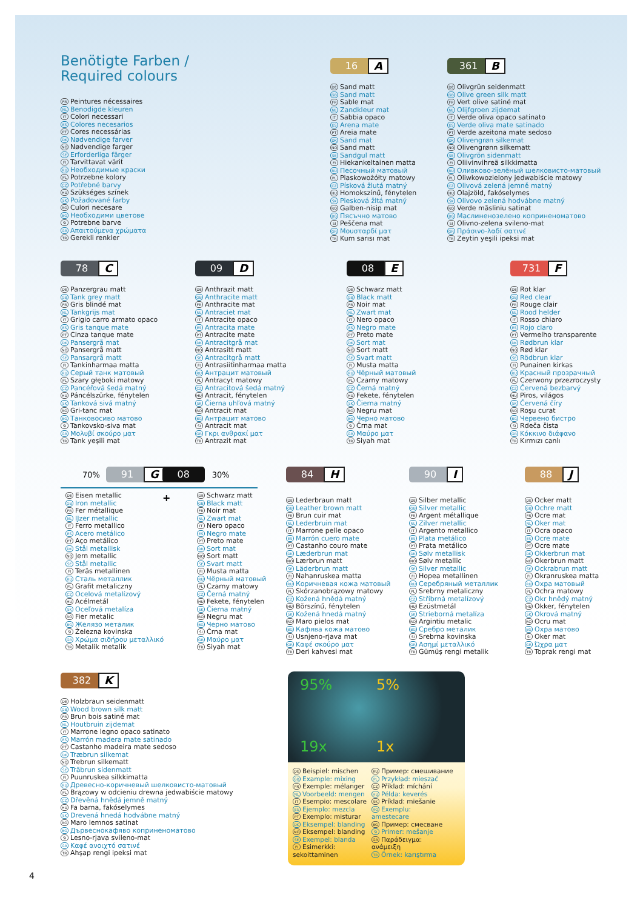Benötigte Farben /
Required colours
FR Peintures nécessaires
NL Benodigde kleuren
IT Colori necessari
ES Colores necesarios
PT Cores necessárias
DK Nødvendige farver
NO Nødvendige farger
SE Erforderliga färger
FI Tarvittavat värit
RU Необходимые краски
PL Potrzebne kolory
CZ Potřebné barvy
HU Szükséges színek
SK Požadované farby
RO Culori necesare
BG Необходими цветове
SI Potrebne barve
GR Απαιτούμενα χρώματα
TR Gerekli renkler
16
A
DE Sand matt
GB Sand matt
FR Sable mat
NL Zandkleur mat
IT Sabbia opaco
ES Arena mate
PT Areia mate
DK Sand mat
NO Sand matt
SE Sandgul matt
FI Hiekankeltainen matta
RU Песочный матовый
PL Piaskowożółty matowy
CZ Písková žlutá matný
HU Homokszínű, fénytelen
SK Piesková žltá matný
RO Galben-nisip mat
BG Пясъчно матово
SI Peščena mat
GR Μουσταρδί ματ
TR Kum sarısı mat
361
B
DE Olivgrün seidenmatt
GB Olive green silk matt
FR Vert olive satiné mat
NL Olijfgroen zijdemat
IT Verde oliva opaco satinato
ES Verde oliva mate satinado
PT Verde azeitona mate sedoso
DK Olivengrøn silkemat
NO Olivengrønn silkematt
SE Olivgrön sidenmatt
FI Oliivinvihreä silkkimatta
RU Оливково-зелёный шелковисто-матовый
PL Oliwkowozielony jedwabiście matowy
CZ Olivová zelená jemně matný
HU Olajzöld, fakóselymes
SK Olivovo zelená hodvábne matný
RO Verde măsliniu satinat
BG Маслинено­зелено коприненоматово
SI Olivno-zelena svileno-mat
GR Πράσινο-λαδί σατινέ
TR Zeytin yeşili ipeksi mat
78
C
DE Panzergrau matt
GB Tank grey matt
FR Gris blindé mat
NL Tankgrijs mat
IT Grigio carro armato opaco
ES Gris tanque mate
PT Cinza tanque mate
DK Pansergrå mat
NO Pansergrå matt
SE Pansargrå matt
FI Tankinharmaa matta
RU Серый танк матовый
PL Szary głęboki matowy
CZ Pancéřová šedá matný
HU Páncélszürke, fénytelen
SK Tanková sivá matný
RO Gri-tanc mat
BG Танковосиво матово
SI Tankovsko-siva mat
GR Μολυβί σκούρο ματ
TR Tank yeşili mat
09
D
DE Anthrazit matt
GB Anthracite matt
FR Anthracite mat
NL Antraciet mat
IT Antracite opaco
ES Antracita mate
PT Antracite mate
DK Antracitgrå mat
NO Antrasitt matt
SE Antracitgrå matt
FI Antrasiitinharmaa matta
RU Антрацит матовый
PL Antracyt matowy
CZ Antracitová šedá matný
HU Antracit, fénytelen
SK Čierna uhľová matný
RO Antracit mat
BG Антрацит матово
SI Antracit mat
GR Γκρι ανθρακί ματ
TR Antrazit mat
08
E
DE Schwarz matt
GB Black matt
FR Noir mat
NL Zwart mat
IT Nero opaco
ES Negro mate
PT Preto mate
DK Sort mat
NO Sort matt
SE Svart matt
FI Musta matta
RU Чёрный матовый
PL Czarny matowy
CZ Černá matný
HU Fekete, fénytelen
SK Čierna matný
RO Negru mat
BG Черно матово
SI Črna mat
GR Μαύρο ματ
TR Siyah mat
731
F
DE Rot klar
GB Red clear
FR Rouge clair
NL Rood helder
IT Rosso chiaro
ES Rojo claro
PT Vermelho transparente
DK Rødbrun klar
NO Rød klar
SE Rödbrun klar
FI Punainen kirkas
RU Красный прозрачный
PL Czerwony przezroczysty
CZ Červená bezbarvý
HU Piros, világos
SK Červená číry
RO Roşu curat
BG Червено бистро
SI Rdeča čista
GR Κόκκινο διάφανο
TR Kırmızı canlı
70%
91
G
08
30%
DE Eisen metallic
GB Iron metallic
FR Fer métallique
NL IJzer metallic
IT Ferro metallico
ES Acero metálico
PT Aço metálico
DK Stål metallisk
NO Jern metallic
SE Stål metallic
FI Teräs metallinen
RU Сталь металлик
PL Grafit metaliczny
CZ Ocelová metalízový
HU Acélmetál
SK Oceľová metalíza
RO Fier metalic
BG Желязо металик
SI Železna kovinska
GR Χρώμα σιδήρου μεταλλικό
TR Metalik metalik
+
DE Schwarz matt
GB Black matt
FR Noir mat
NL Zwart mat
IT Nero opaco
ES Negro mate
PT Preto mate
DK Sort mat
NO Sort matt
SE Svart matt
FI Musta matta
RU Чёрный матовый
PL Czarny matowy
CZ Černá matný
HU Fekete, fénytelen
SK Čierna matný
RO Negru mat
BG Черно матово
SI Črna mat
GR Μαύρο ματ
TR Siyah mat
84
H
DE Lederbraun matt
GB Leather brown matt
FR Brun cuir mat
NL Lederbruin mat
IT Marrone pelle opaco
ES Marrón cuero mate
PT Castanho couro mate
DK Læderbrun mat
NO Lærbrun matt
SE Läderbrun matt
FI Nahanruskea matta
RU Коричневая кожа матовый
PL Skórzanobrązowy matowy
CZ Kožená hnědá matný
HU Börszínű, fénytelen
SK Kožená hnedá matný
RO Maro pielos mat
BG Кафява кожа матово
SI Usnjeno-rjava mat
GR Καφέ σκούρο ματ
TR Deri kahvesi mat
90
I
DE Silber metallic
GB Silver metallic
FR Argent métallique
NL Zilver metallic
IT Argento metallico
ES Plata metálico
PT Prata metálico
DK Sølv metallisk
NO Sølv metallic
SE Silver metallic
FI Hopea metallinen
RU Серебряный металлик
PL Srebrny metaliczny
CZ Stříbrná metalízový
HU Ezüstmetál
SK Strieborná metalíza
RO Argintiu metalic
BG Сребро металик
SI Srebrna kovinska
GR Ασημί μεταλλικό
TR Gümüş rengi metalik
88
J
DE Ocker matt
GB Ochre matt
FR Ocre mat
NL Oker mat
IT Ocra opaco
ES Ocre mate
PT Ocre mate
DK Okkerbrun mat
NO Okerbrun matt
SE Ockrabrun matt
FI Okranruskea matta
RU Охра матовый
PL Ochra matowy
CZ Okr hnědý matný
HU Okker, fénytelen
SK Okrová matný
RO Ocru mat
BG Охра матово
SI Oker mat
GR Ώχρα ματ
TR Toprak rengi mat
382
K
DE Holzbraun seidenmatt
GB Wood brown silk matt
FR Brun bois satiné mat
NL Houtbruin zijdemat
IT Marrone legno opaco satinato
ES Marrón madera mate satinado
PT Castanho madeira mate sedoso
DK Træbrun silkemat
NO Trebrun silkematt
SE Träbrun sidenmatt
FI Puunruskea silkkimatta
RU Древесно-коричневый шелковисто-матовый
PL Brązowy w odcieniu drewna jedwabiście matowy
CZ Dřevěná hnědá jemně matný
HU Fa barna, fakóselymes
SK Drevená hnedá hodvábne matný
RO Maro lemnos satinat
BG Дървеснокафяво коприненоматово
SI Lesno-rjava svileno-mat
GR Καφέ ανοιχτό σατινέ
TR Ahşap rengi ipeksi mat
95%
5%
19x
1x
DE Beispiel: mischen
GB Example: mixing
FR Exemple: mélanger
NL Voorbeeld: mengen
IT Esempio: mescolare
ES Ejemplo: mezcla
PT Exemplo: misturar
DK Eksempel: blanding
NO Eksempel: blanding
SE Exempel: blanda
FI Esimerkki:
sekoittaminen
RU Пример: смешивание
PL Przykład: mieszać
CZ Příklad: míchání
HU Példa: keverés
SK Príklad: miešanie
RO Exemplu:
amestecare
BG Пример: смесване
SI Primer: mešanje
GR Παράδειγμα:
ανάμειξη
TR Örnek: karıştırma
4